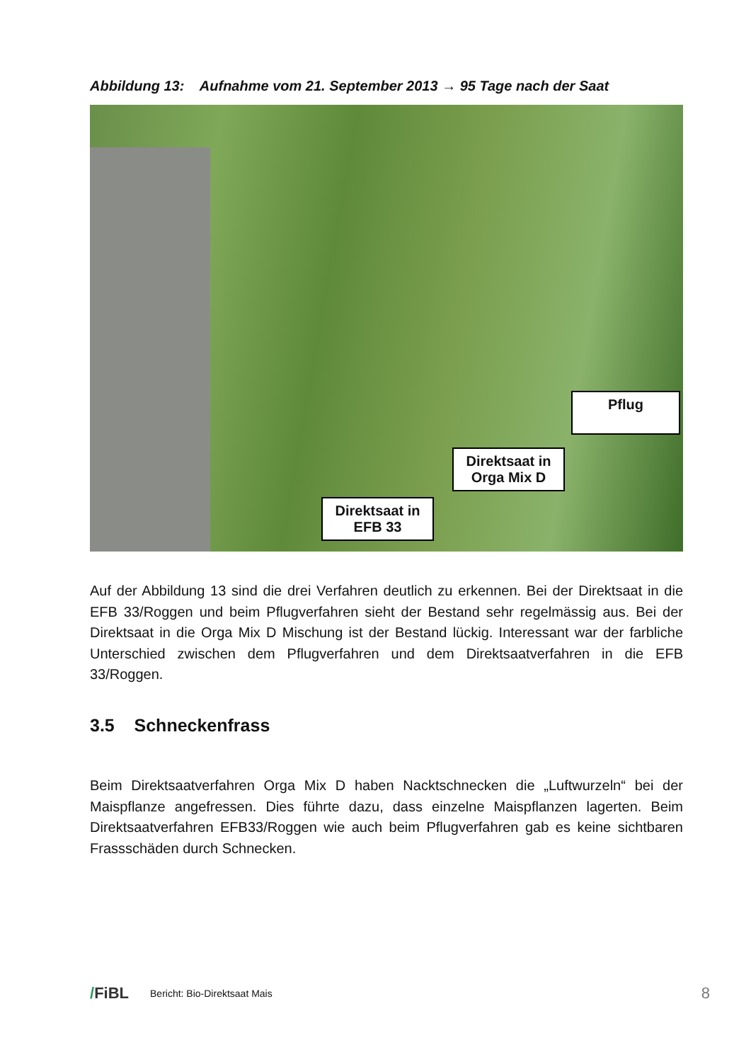Abbildung 13: Aufnahme vom 21. September 2013 → 95 Tage nach der Saat
Pflug
Direktsaat in
Orga Mix D
Direktsaat in
EFB 33
Auf der Abbildung 13 sind die drei Verfahren deutlich zu erkennen. Bei der Direktsaat in die EFB 33/Roggen und beim Pflugverfahren sieht der Bestand sehr regelmässig aus. Bei der Direktsaat in die Orga Mix D Mischung ist der Bestand lückig. Interessant war der farbliche Unterschied zwischen dem Pflugverfahren und dem Direktsaatverfahren in die EFB 33/Roggen.
3.5 Schneckenfrass
Beim Direktsaatverfahren Orga Mix D haben Nacktschnecken die „Luftwurzeln“ bei der Maispflanze angefressen. Dies führte dazu, dass einzelne Maispflanzen lagerten. Beim Direktsaatverfahren EFB33/Roggen wie auch beim Pflugverfahren gab es keine sichtbaren Frassschäden durch Schnecken.
/FiBL Bericht: Bio-Direktsaat Mais 8